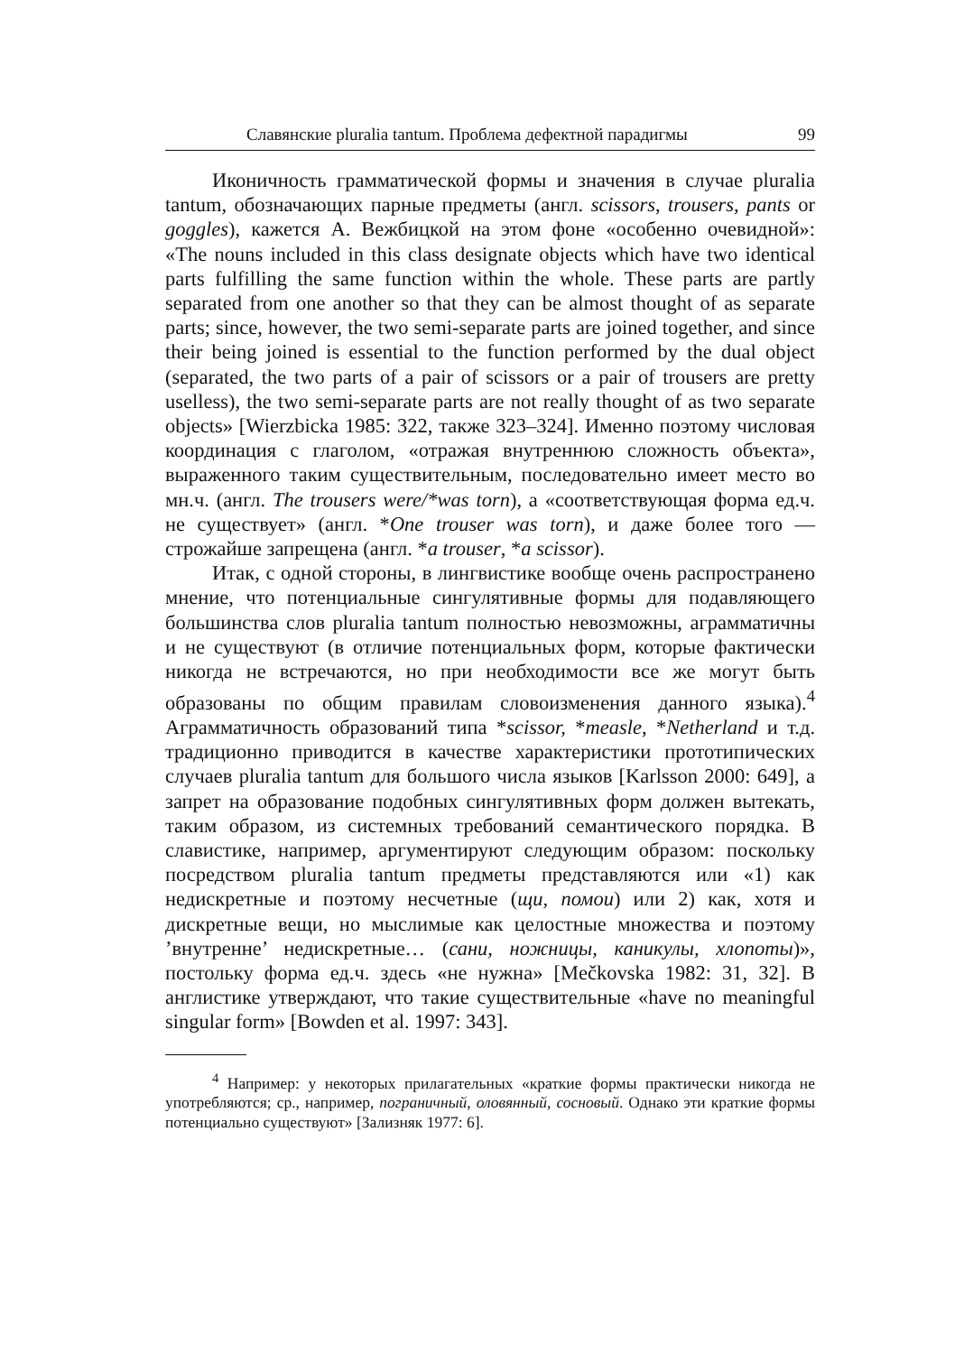Славянские pluralia tantum. Проблема дефектной парадигмы 99
Иконичность грамматической формы и значения в случае pluralia tantum, обозначающих парные предметы (англ. scissors, trousers, pants or goggles), кажется А. Вежбицкой на этом фоне «особенно очевидной»: «The nouns included in this class designate objects which have two identical parts fulfilling the same function within the whole. These parts are partly separated from one another so that they can be almost thought of as separate parts; since, however, the two semi-separate parts are joined together, and since their being joined is essential to the function performed by the dual object (separated, the two parts of a pair of scissors or a pair of trousers are pretty uselless), the two semi-separate parts are not really thought of as two separate objects» [Wierzbicka 1985: 322, также 323–324]. Именно поэтому числовая координация с глаголом, «отражая внутреннюю сложность объекта», выраженного таким существительным, последовательно имеет место во мн.ч. (англ. The trousers were/*was torn), а «соответствующая форма ед.ч. не существует» (англ. *One trouser was torn), и даже более того — строжайше запрещена (англ. *a trouser, *a scissor).
Итак, с одной стороны, в лингвистике вообще очень распространено мнение, что потенциальные сингулятивные формы для подавляющего большинства слов pluralia tantum полностью невозможны, аграмматичны и не существуют (в отличие потенциальных форм, которые фактически никогда не встречаются, но при необходимости все же могут быть образованы по общим правилам словоизменения данного языка).<sup>4</sup> Аграмматичность образований типа *scissor, *measle, *Netherland и т.д. традиционно приводится в качестве характеристики прототипических случаев pluralia tantum для большого числа языков [Karlsson 2000: 649], а запрет на образование подобных сингулятивных форм должен вытекать, таким образом, из системных требований семантического порядка. В славистике, например, аргументируют следующим образом: поскольку посредством pluralia tantum предметы представляются или «1) как недискретные и поэтому несчетные (щи, помои) или 2) как, хотя и дискретные вещи, но мыслимые как целостные множества и поэтому ’внутренне’ недискретные… (сани, ножницы, каникулы, хлопоты)», постольку форма ед.ч. здесь «не нужна» [Mečkovska 1982: 31, 32]. В англистике утверждают, что такие существительные «have no meaningful singular form» [Bowden et al. 1997: 343].
<sup>4</sup> Например: у некоторых прилагательных «краткие формы практически никогда не употребляются; ср., например, пограничный, оловянный, сосновый. Однако эти краткие формы потенциально существуют» [Зализняк 1977: 6].